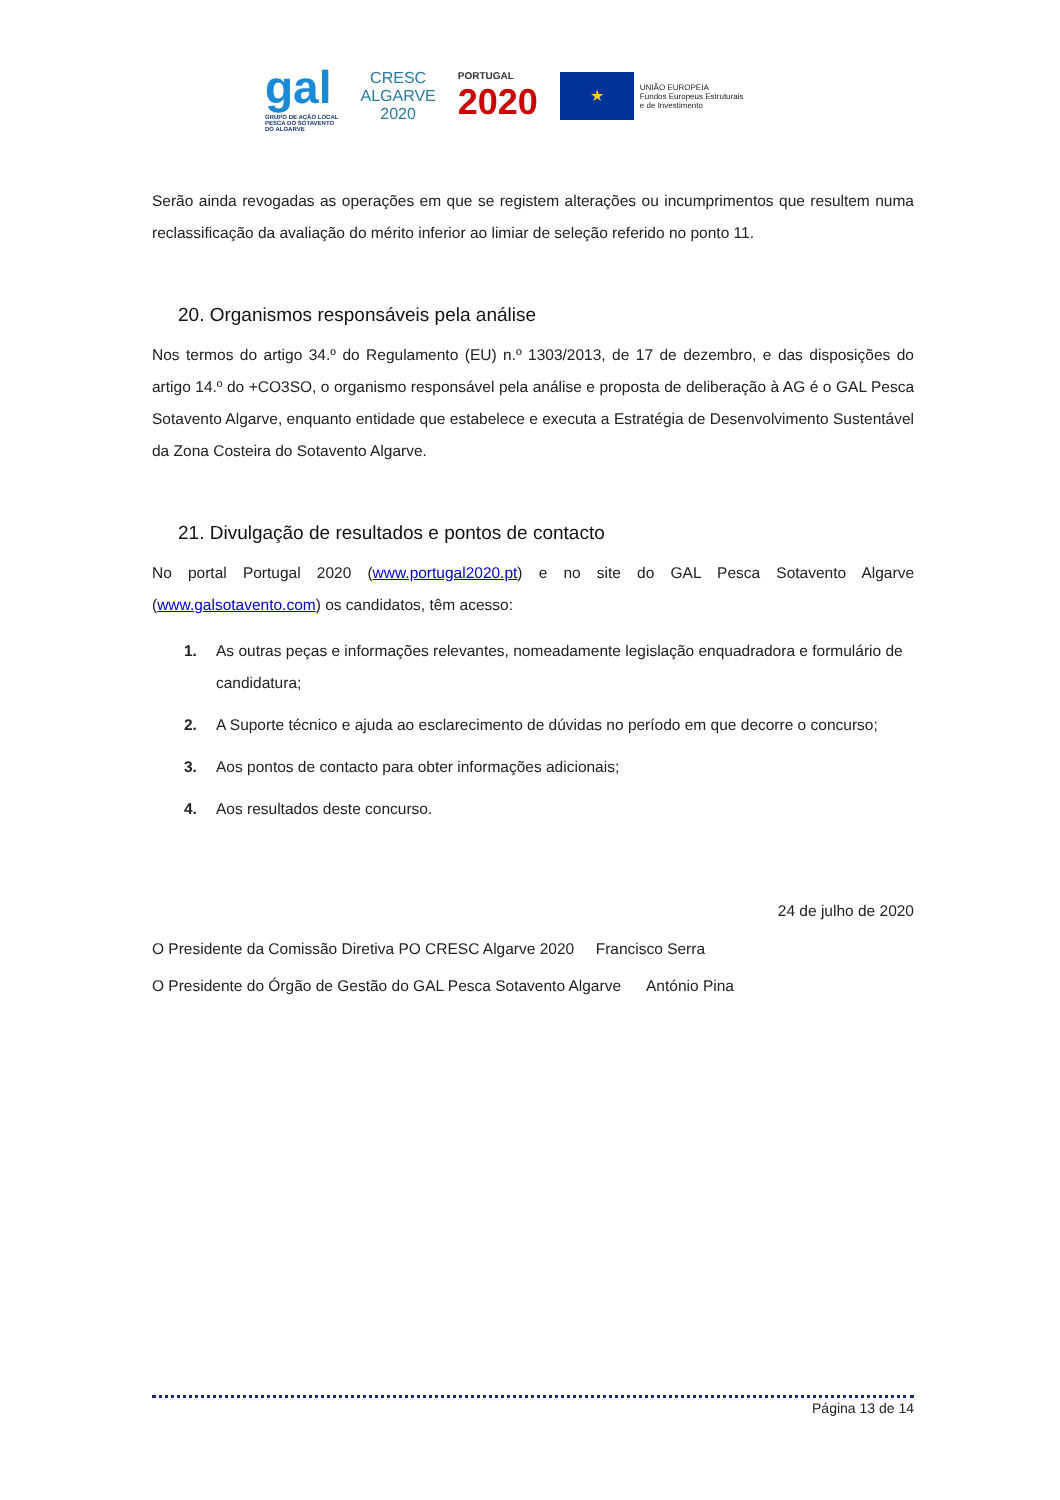gal
GRUPO DE AÇÃO LOCAL
PESCA DO SOTAVENTO
DO ALGARVE
CRESC
ALGARVE
2020
PORTUGAL
2020
★
UNIÃO EUROPEIA
Fundos Europeus Estruturais
e de Investimento
Serão ainda revogadas as operações em que se registem alterações ou incumprimentos que resultem numa reclassificação da avaliação do mérito inferior ao limiar de seleção referido no ponto 11.
20. Organismos responsáveis pela análise
Nos termos do artigo 34.º do Regulamento (EU) n.º 1303/2013, de 17 de dezembro, e das disposições do artigo 14.º do +CO3SO, o organismo responsável pela análise e proposta de deliberação à AG é o GAL Pesca Sotavento Algarve, enquanto entidade que estabelece e executa a Estratégia de Desenvolvimento Sustentável da Zona Costeira do Sotavento Algarve.
21. Divulgação de resultados e pontos de contacto
No portal Portugal 2020 (www.portugal2020.pt) e no site do GAL Pesca Sotavento Algarve (www.galsotavento.com) os candidatos, têm acesso:
1. As outras peças e informações relevantes, nomeadamente legislação enquadradora e formulário de candidatura;
2. A Suporte técnico e ajuda ao esclarecimento de dúvidas no período em que decorre o concurso;
3. Aos pontos de contacto para obter informações adicionais;
4. Aos resultados deste concurso.
24 de julho de 2020
O Presidente da Comissão Diretiva PO CRESC Algarve 2020 Francisco Serra
O Presidente do Órgão de Gestão do GAL Pesca Sotavento Algarve António Pina
Página 13 de 14